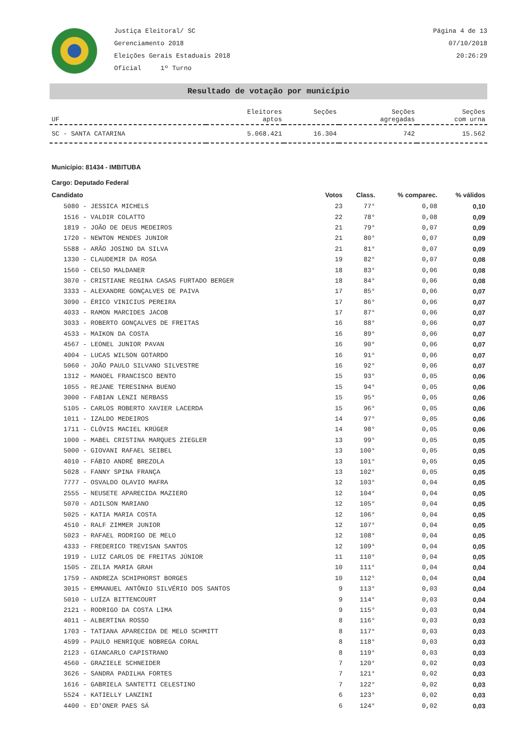Justiça Eleitoral/ SC
Gerenciamento 2018
Eleições Gerais Estaduais 2018
Oficial 1º Turno
Página 4 de 13
07/10/2018
20:26:29
Resultado de votação por município
| UF | Eleitores aptos | Seções | Seções agregadas | Seções com urna |
| --- | --- | --- | --- | --- |
| SC - SANTA CATARINA | 5.068.421 | 16.304 | 742 | 15.562 |
Município: 81434 - IMBITUBA
Cargo: Deputado Federal
| Candidato | Votos | Class. | % comparec. | % válidos |
| --- | --- | --- | --- | --- |
| 5080 - JESSICA MICHELS | 23 | 77° | 0,08 | 0,10 |
| 1516 - VALDIR COLATTO | 22 | 78° | 0,08 | 0,09 |
| 1819 - JOÃO DE DEUS MEDEIROS | 21 | 79° | 0,07 | 0,09 |
| 1720 - NEWTON MENDES JUNIOR | 21 | 80° | 0,07 | 0,09 |
| 5588 - ARÃO JOSINO DA SILVA | 21 | 81° | 0,07 | 0,09 |
| 1330 - CLAUDEMIR DA ROSA | 19 | 82° | 0,07 | 0,08 |
| 1560 - CELSO MALDANER | 18 | 83° | 0,06 | 0,08 |
| 3070 - CRISTIANE REGINA CASAS FURTADO BERGER | 18 | 84° | 0,06 | 0,08 |
| 3333 - ALEXANDRE GONÇALVES DE PAIVA | 17 | 85° | 0,06 | 0,07 |
| 3090 - ÉRICO VINICIUS PEREIRA | 17 | 86° | 0,06 | 0,07 |
| 4033 - RAMON MARCIDES JACOB | 17 | 87° | 0,06 | 0,07 |
| 3033 - ROBERTO GONÇALVES DE FREITAS | 16 | 88° | 0,06 | 0,07 |
| 4533 - MAIKON DA COSTA | 16 | 89° | 0,06 | 0,07 |
| 4567 - LEONEL JUNIOR PAVAN | 16 | 90° | 0,06 | 0,07 |
| 4004 - LUCAS WILSON GOTARDO | 16 | 91° | 0,06 | 0,07 |
| 5060 - JOÃO PAULO SILVANO SILVESTRE | 16 | 92° | 0,06 | 0,07 |
| 1312 - MANOEL FRANCISCO BENTO | 15 | 93° | 0,05 | 0,06 |
| 1055 - REJANE TERESINHA BUENO | 15 | 94° | 0,05 | 0,06 |
| 3000 - FABIAN LENZI NERBASS | 15 | 95° | 0,05 | 0,06 |
| 5105 - CARLOS ROBERTO XAVIER LACERDA | 15 | 96° | 0,05 | 0,06 |
| 1011 - IZALDO MEDEIROS | 14 | 97° | 0,05 | 0,06 |
| 1711 - CLÓVIS MACIEL KRÜGER | 14 | 98° | 0,05 | 0,06 |
| 1000 - MABEL CRISTINA MARQUES ZIEGLER | 13 | 99° | 0,05 | 0,05 |
| 5000 - GIOVANI RAFAEL SEIBEL | 13 | 100° | 0,05 | 0,05 |
| 4010 - FÁBIO ANDRÉ BREZOLA | 13 | 101° | 0,05 | 0,05 |
| 5028 - FANNY SPINA FRANÇA | 13 | 102° | 0,05 | 0,05 |
| 7777 - OSVALDO OLAVIO MAFRA | 12 | 103° | 0,04 | 0,05 |
| 2555 - NEUSETE APARECIDA MAZIERO | 12 | 104° | 0,04 | 0,05 |
| 5070 - ADILSON MARIANO | 12 | 105° | 0,04 | 0,05 |
| 5025 - KATIA MARIA COSTA | 12 | 106° | 0,04 | 0,05 |
| 4510 - RALF ZIMMER JUNIOR | 12 | 107° | 0,04 | 0,05 |
| 5023 - RAFAEL RODRIGO DE MELO | 12 | 108° | 0,04 | 0,05 |
| 4333 - FREDERICO TREVISAN SANTOS | 12 | 109° | 0,04 | 0,05 |
| 1919 - LUIZ CARLOS DE FREITAS JÚNIOR | 11 | 110° | 0,04 | 0,05 |
| 1505 - ZELIA MARIA GRAH | 10 | 111° | 0,04 | 0,04 |
| 1759 - ANDREZA SCHIPHORST BORGES | 10 | 112° | 0,04 | 0,04 |
| 3015 - EMMANUEL ANTÔNIO SILVÉRIO DOS SANTOS | 9 | 113° | 0,03 | 0,04 |
| 5010 - LUÍZA BITTENCOURT | 9 | 114° | 0,03 | 0,04 |
| 2121 - RODRIGO DA COSTA LIMA | 9 | 115° | 0,03 | 0,04 |
| 4011 - ALBERTINA ROSSO | 8 | 116° | 0,03 | 0,03 |
| 1703 - TATIANA APARECIDA DE MELO SCHMITT | 8 | 117° | 0,03 | 0,03 |
| 4599 - PAULO HENRIQUE NOBREGA CORAL | 8 | 118° | 0,03 | 0,03 |
| 2123 - GIANCARLO CAPISTRANO | 8 | 119° | 0,03 | 0,03 |
| 4560 - GRAZIELE SCHNEIDER | 7 | 120° | 0,02 | 0,03 |
| 3626 - SANDRA PADILHA FORTES | 7 | 121° | 0,02 | 0,03 |
| 1616 - GABRIELA SANTETTI CELESTINO | 7 | 122° | 0,02 | 0,03 |
| 5524 - KATIELLY LANZINI | 6 | 123° | 0,02 | 0,03 |
| 4400 - ED'ONER PAES SÁ | 6 | 124° | 0,02 | 0,03 |